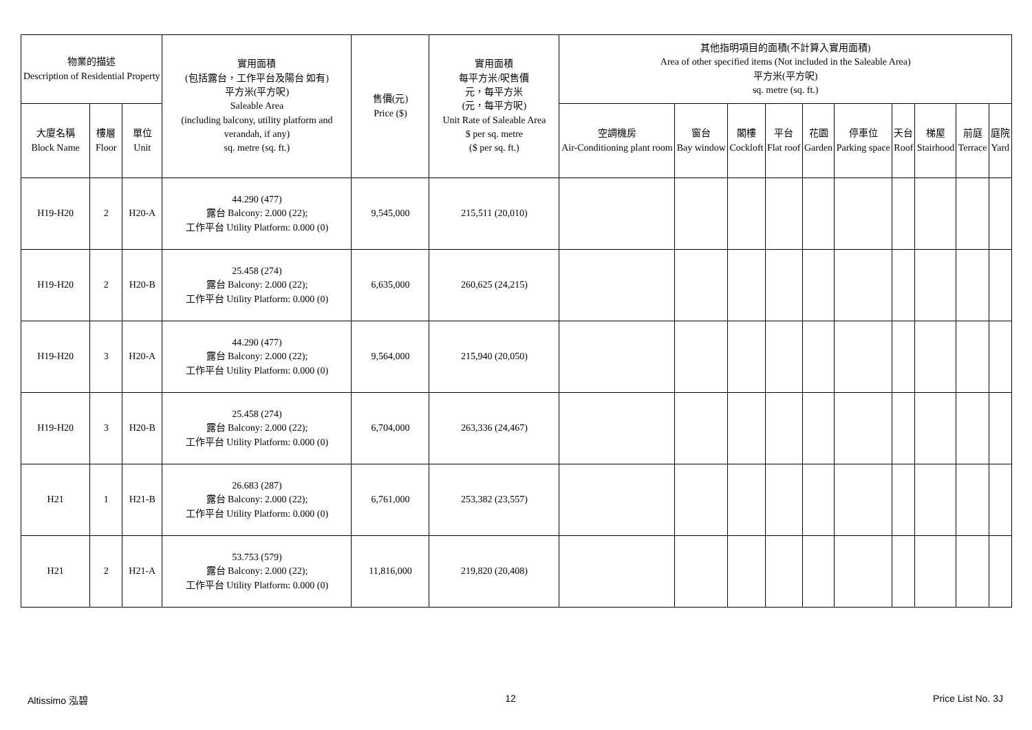| 物業的描述 Description of Residential Property | | | 實用面積 (包括露台，工作平台及陽台 如有) 平方米(平方呎) Saleable Area (including balcony, utility platform and verandah, if any) sq. metre (sq. ft.) | 售價(元) Price ($) | 實用面積 每平方米/呎售價 元，每平方米 (元，每平方呎) Unit Rate of Saleable Area $ per sq. metre ($ per sq. ft.) | 其他指明項目的面積(不計算入實用面積) Area of other specified items (Not included in the Saleable Area) 平方米(平方呎) sq. metre (sq. ft.) | | | | | | | | | |
| --- | --- | --- | --- | --- | --- | --- | --- | --- | --- | --- | --- | --- | --- | --- | --- |
| 大廈名稱 Block Name | 樓層 Floor | 單位 Unit | | | | 空調機房 Air-Conditioning plant room | 窗台 Bay window | 閣樓 Cockloft | 平台 Flat roof | 花園 Garden | 停車位 Parking space | 天台 Roof | 梯屋 Stairhood | 前庭 Terrace | 庭院 Yard |
| H19-H20 | 2 | H20-A | 44.290 (477) 露台 Balcony: 2.000 (22); 工作平台 Utility Platform: 0.000 (0) | 9,545,000 | 215,511 (20,010) | | | | | | | | | | |
| H19-H20 | 2 | H20-B | 25.458 (274) 露台 Balcony: 2.000 (22); 工作平台 Utility Platform: 0.000 (0) | 6,635,000 | 260,625 (24,215) | | | | | | | | | | |
| H19-H20 | 3 | H20-A | 44.290 (477) 露台 Balcony: 2.000 (22); 工作平台 Utility Platform: 0.000 (0) | 9,564,000 | 215,940 (20,050) | | | | | | | | | | |
| H19-H20 | 3 | H20-B | 25.458 (274) 露台 Balcony: 2.000 (22); 工作平台 Utility Platform: 0.000 (0) | 6,704,000 | 263,336 (24,467) | | | | | | | | | | |
| H21 | 1 | H21-B | 26.683 (287) 露台 Balcony: 2.000 (22); 工作平台 Utility Platform: 0.000 (0) | 6,761,000 | 253,382 (23,557) | | | | | | | | | | |
| H21 | 2 | H21-A | 53.753 (579) 露台 Balcony: 2.000 (22); 工作平台 Utility Platform: 0.000 (0) | 11,816,000 | 219,820 (20,408) | | | | | | | | | | |
Altissimo 泓碧 12 Price List No. 3J